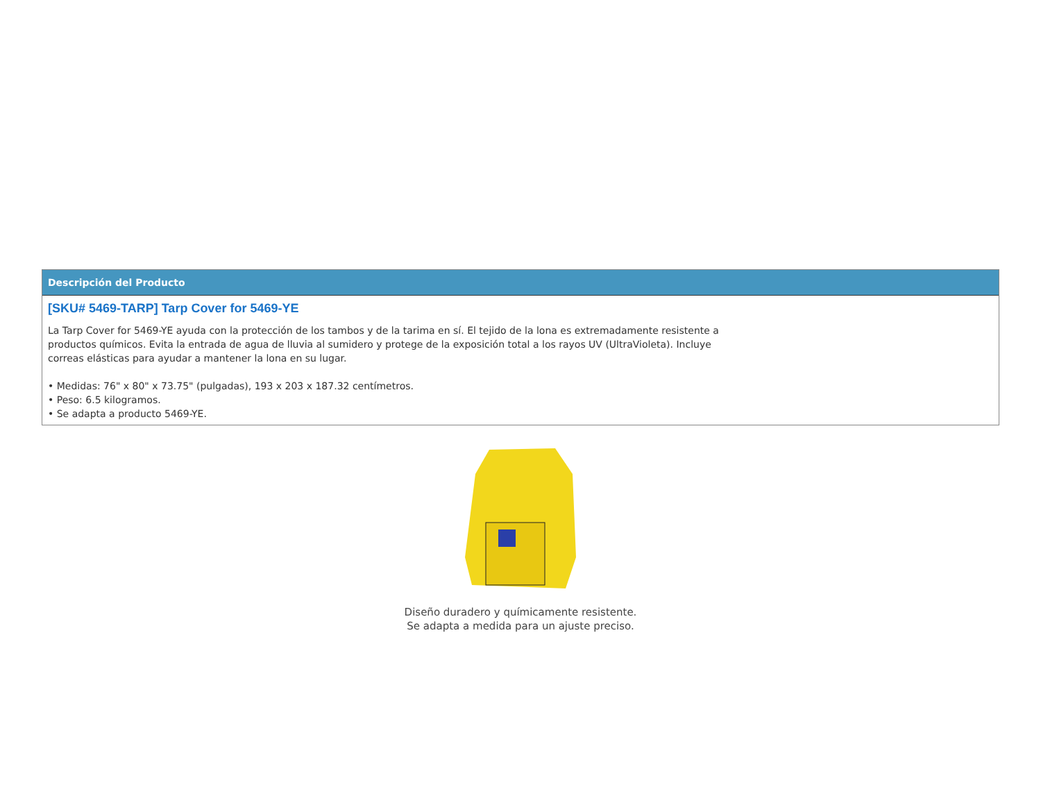Descripción del Producto
[SKU# 5469-TARP] Tarp Cover for 5469-YE
La Tarp Cover for 5469-YE ayuda con la protección de los tambos y de la tarima en sí. El tejido de la lona es extremadamente resistente a productos químicos. Evita la entrada de agua de lluvia al sumidero y protege de la exposición total a los rayos UV (UltraVioleta). Incluye correas elásticas para ayudar a mantener la lona en su lugar.
• Medidas: 76" x 80" x 73.75" (pulgadas), 193 x 203 x 187.32 centímetros.
• Peso: 6.5 kilogramos.
• Se adapta a producto 5469-YE.
Diseño duradero y químicamente resistente.
Se adapta a medida para un ajuste preciso.